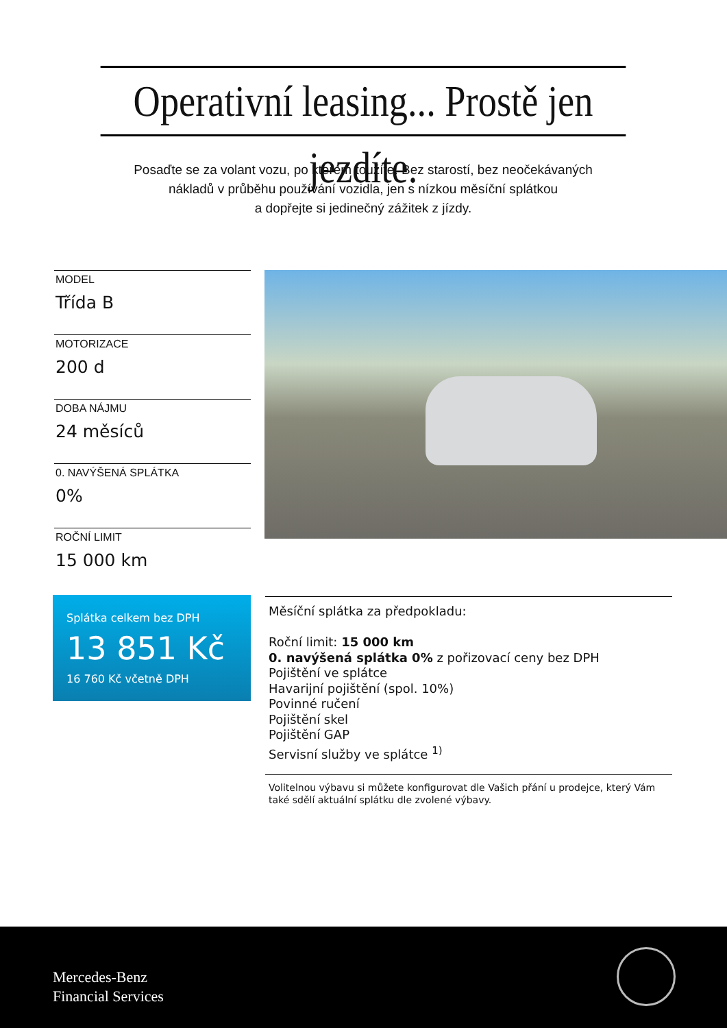Operativní leasing... Prostě jen jezdíte.
Posaďte se za volant vozu, po kterém toužíte. Bez starostí, bez neočekávaných
nákladů v průběhu používání vozidla, jen s nízkou měsíční splátkou
a dopřejte si jedinečný zážitek z jízdy.
MODEL
Třída B
MOTORIZACE
200 d
DOBA NÁJMU
24 měsíců
0. NAVÝŠENÁ SPLÁTKA
0%
ROČNÍ LIMIT
15 000 km
Splátka celkem bez DPH
13 851 Kč
16 760 Kč včetně DPH
Měsíční splátka za předpokladu:
Roční limit: 15 000 km
0. navýšená splátka 0% z pořizovací ceny bez DPH
Pojištění ve splátce
Havarijní pojištění (spol. 10%)
Povinné ručení
Pojištění skel
Pojištění GAP
Servisní služby ve splátce <sup>1)</sup>
Volitelnou výbavu si můžete konfigurovat dle Vašich přání u prodejce, který Vám také sdělí aktuální splátku dle zvolené výbavy.
Mercedes-Benz
Financial Services